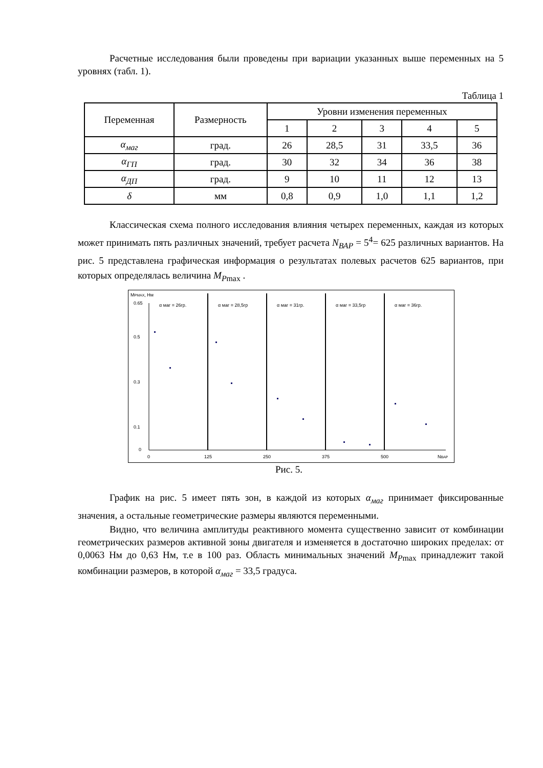Расчетные исследования были проведены при вариации указанных выше переменных на 5 уровнях (табл. 1).
Таблица 1
| Переменная | Размерность | Уровни изменения переменных | | | | |
| --- | --- | --- | --- | --- | --- | --- |
| | | 1 | 2 | 3 | 4 | 5 |
| α<sub>маг</sub> | град. | 26 | 28,5 | 31 | 33,5 | 36 |
| α<sub>ГП</sub> | град. | 30 | 32 | 34 | 36 | 38 |
| α<sub>ДП</sub> | град. | 9 | 10 | 11 | 12 | 13 |
| δ | мм | 0,8 | 0,9 | 1,0 | 1,1 | 1,2 |
Классическая схема полного исследования влияния четырех переменных, каждая из которых может принимать пять различных значений, требует расчета N<sub>ВАР</sub> = 5<sup>4</sup>= 625 различных вариантов. На рис. 5 представлена графическая информация о результатах полевых расчетов 625 вариантов, при которых определялась величина M<sub>P</sub><sub>max</sub> .
MPMAX, Нм
0.65
0.5
0.3
0.1
0
0
125
250
375
500
NВАР
α маг = 26гр.
α маг = 28,5гр
α маг = 31гр.
α маг = 33,5гр
α маг = 36гр.
Рис. 5.
График на рис. 5 имеет пять зон, в каждой из которых α<sub>маг</sub> принимает фиксированные значения, а остальные геометрические размеры являются переменными.
Видно, что величина амплитуды реактивного момента существенно зависит от комбинации геометрических размеров активной зоны двигателя и изменяется в достаточно широких пределах: от 0,0063 Нм до 0,63 Нм, т.е в 100 раз. Область минимальных значений M<sub>P</sub><sub>max</sub> принадлежит такой комбинации размеров, в которой α<sub>маг</sub> = 33,5 градуса.